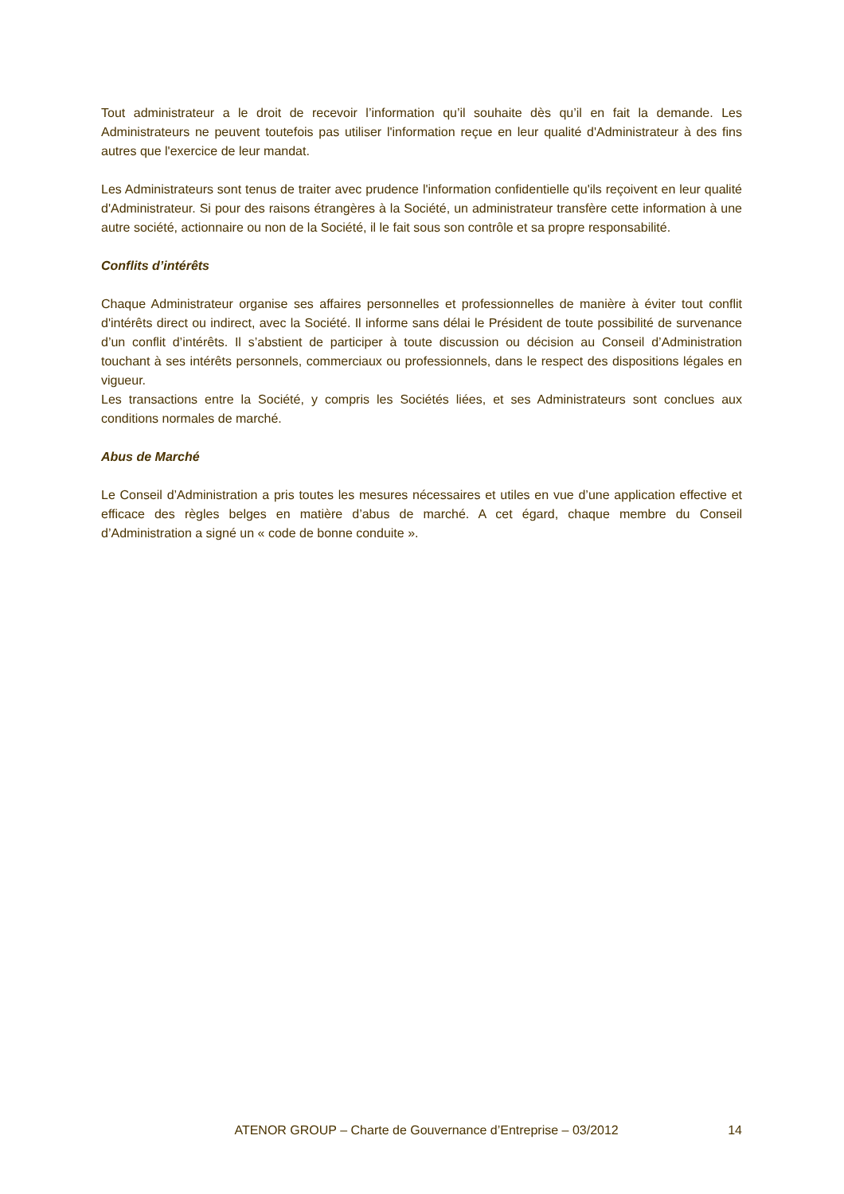Tout administrateur a le droit de recevoir l’information qu’il souhaite dès qu’il en fait la demande. Les Administrateurs ne peuvent toutefois pas utiliser l'information reçue en leur qualité d'Administrateur à des fins autres que l'exercice de leur mandat.
Les Administrateurs sont tenus de traiter avec prudence l'information confidentielle qu'ils reçoivent en leur qualité d'Administrateur. Si pour des raisons étrangères à la Société, un administrateur transfère cette information à une autre société, actionnaire ou non de la Société, il le fait sous son contrôle et sa propre responsabilité.
Conflits d’intérêts
Chaque Administrateur organise ses affaires personnelles et professionnelles de manière à éviter tout conflit d'intérêts direct ou indirect, avec la Société. Il informe sans délai le Président de toute possibilité de survenance d’un conflit d’intérêts. Il s’abstient de participer à toute discussion ou décision au Conseil d’Administration touchant à ses intérêts personnels, commerciaux ou professionnels, dans le respect des dispositions légales en vigueur.
Les transactions entre la Société, y compris les Sociétés liées, et ses Administrateurs sont conclues aux conditions normales de marché.
Abus de Marché
Le Conseil d’Administration a pris toutes les mesures nécessaires et utiles en vue d’une application effective et efficace des règles belges en matière d’abus de marché. A cet égard, chaque membre du Conseil d’Administration a signé un « code de bonne conduite ».
ATENOR GROUP – Charte de Gouvernance d’Entreprise – 03/2012 14